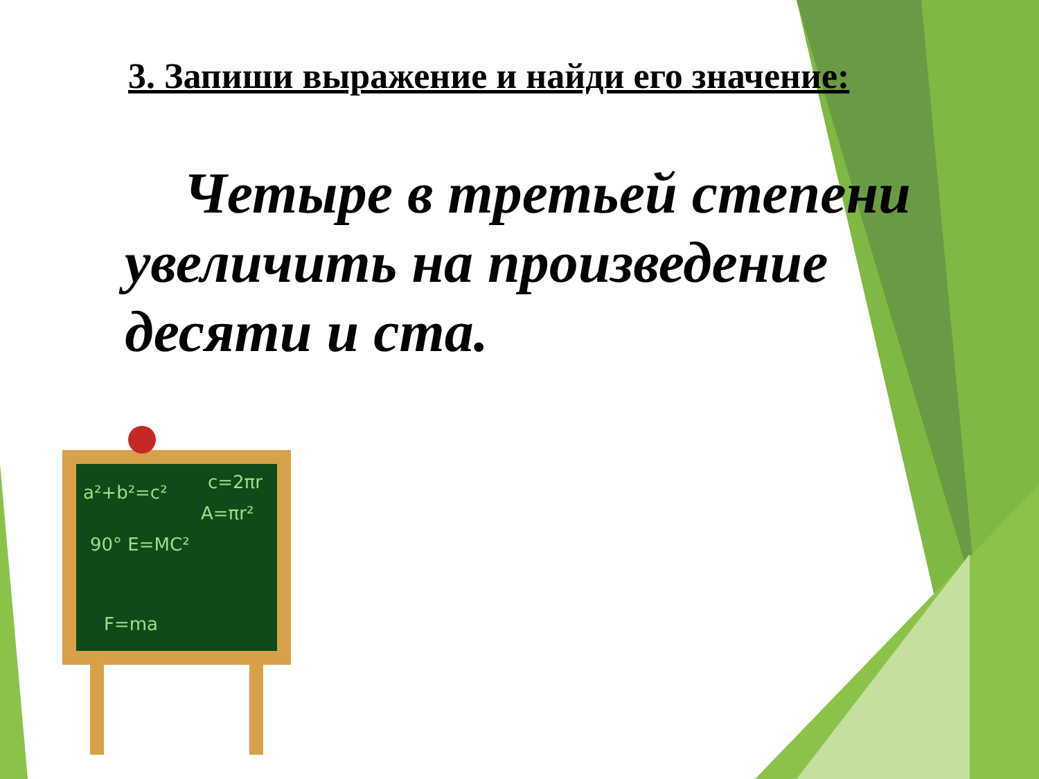3. Запиши выражение и найди его значение:
Четыре в третьей степени увеличить на произведение десяти и ста.
a²+b²=c²
c=2πr
A=πr²
90° E=MC²
F=ma